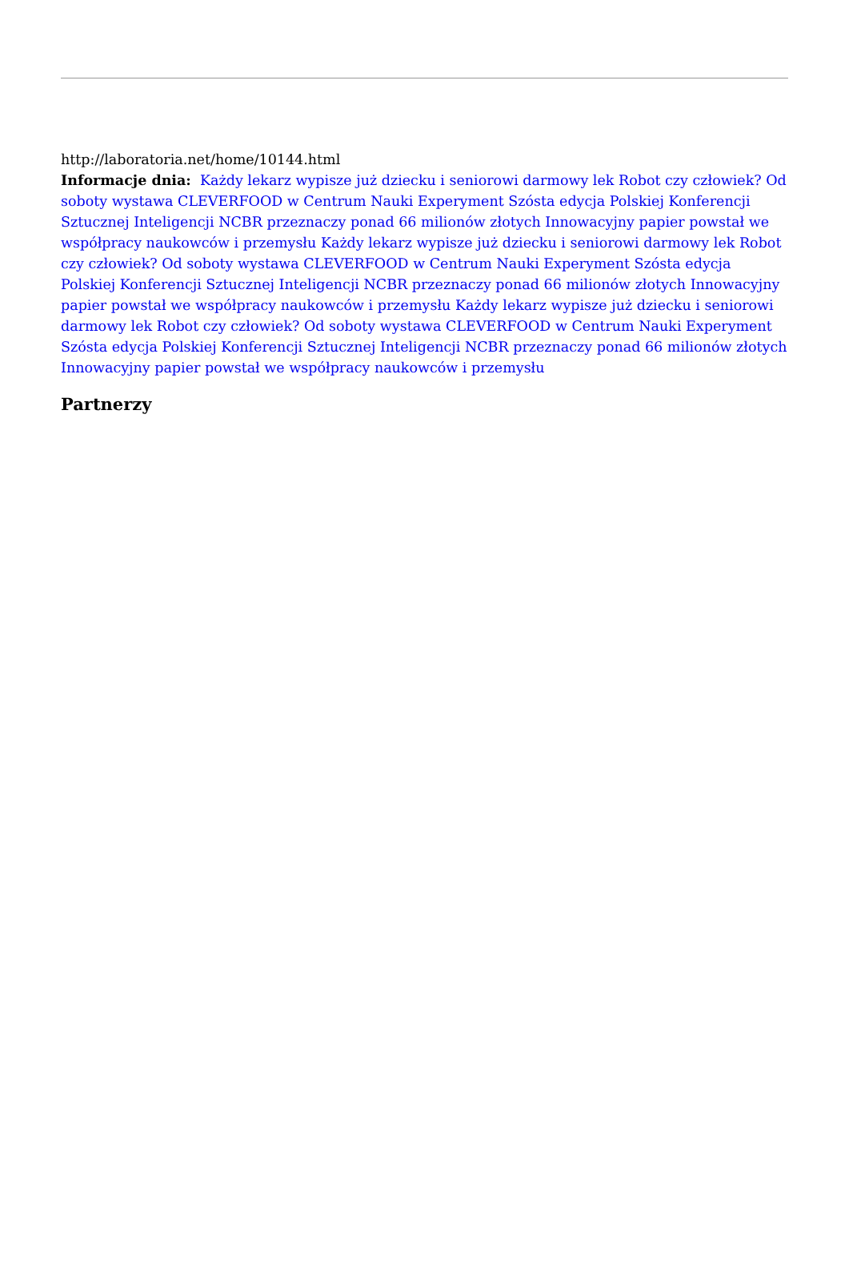http://laboratoria.net/home/10144.html
Informacje dnia: Każdy lekarz wypisze już dziecku i seniorowi darmowy lek Robot czy człowiek? Od soboty wystawa CLEVERFOOD w Centrum Nauki Experyment Szósta edycja Polskiej Konferencji Sztucznej Inteligencji NCBR przeznaczy ponad 66 milionów złotych Innowacyjny papier powstał we współpracy naukowców i przemysłu Każdy lekarz wypisze już dziecku i seniorowi darmowy lek Robot czy człowiek? Od soboty wystawa CLEVERFOOD w Centrum Nauki Experyment Szósta edycja Polskiej Konferencji Sztucznej Inteligencji NCBR przeznaczy ponad 66 milionów złotych Innowacyjny papier powstał we współpracy naukowców i przemysłu Każdy lekarz wypisze już dziecku i seniorowi darmowy lek Robot czy człowiek? Od soboty wystawa CLEVERFOOD w Centrum Nauki Experyment Szósta edycja Polskiej Konferencji Sztucznej Inteligencji NCBR przeznaczy ponad 66 milionów złotych Innowacyjny papier powstał we współpracy naukowców i przemysłu
Partnerzy